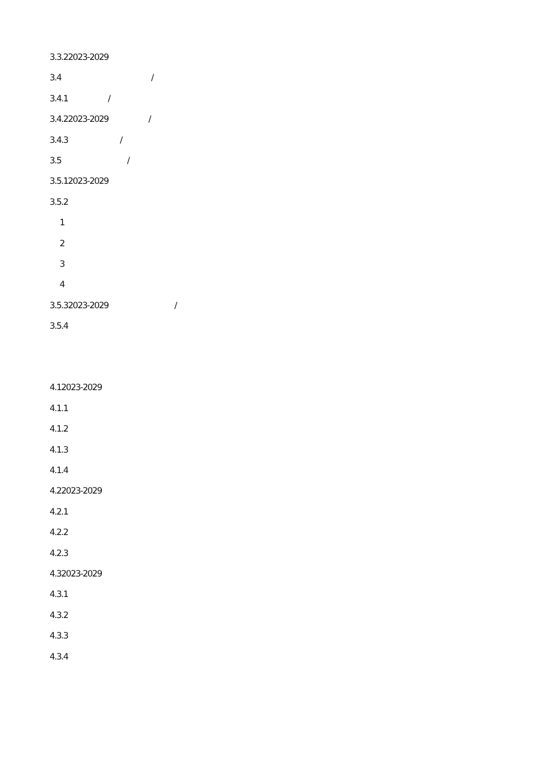3.3.22023-2029
3.4 /
3.4.1 /
3.4.22023-2029 /
3.4.3 /
3.5 /
3.5.12023-2029
3.5.2
1
2
3
4
3.5.32023-2029 /
3.5.4
4.12023-2029
4.1.1
4.1.2
4.1.3
4.1.4
4.22023-2029
4.2.1
4.2.2
4.2.3
4.32023-2029
4.3.1
4.3.2
4.3.3
4.3.4